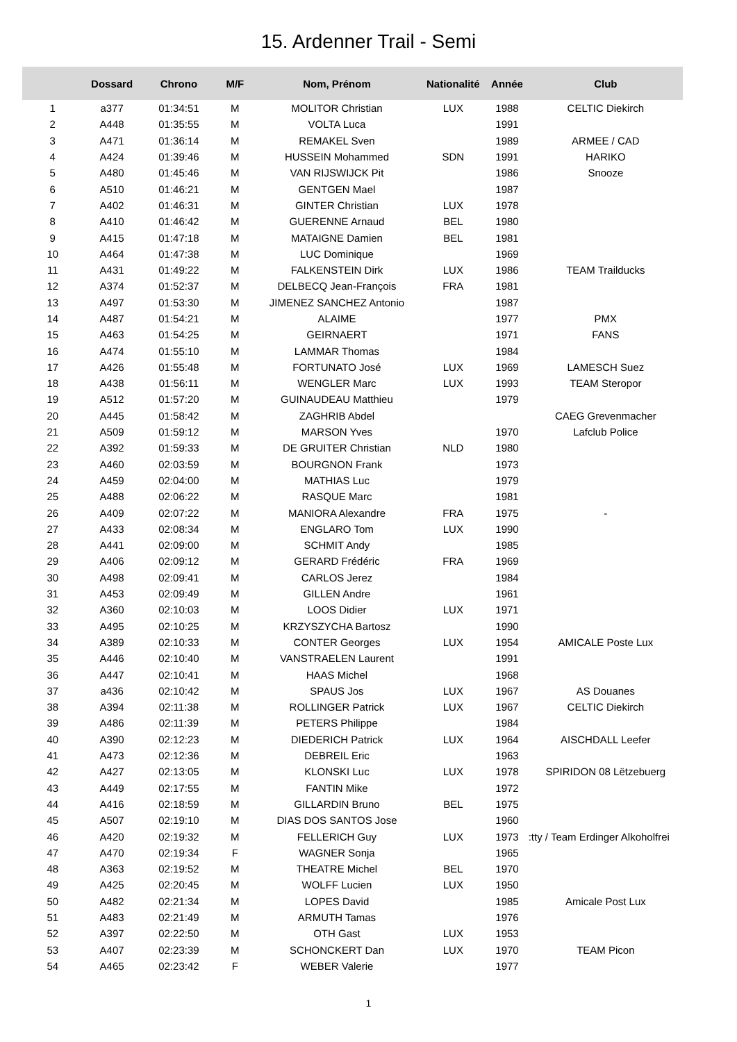15. Ardenner Trail - Semi
| | Dossard | Chrono | M/F | Nom, Prénom | Nationalité | Année | Club |
| --- | --- | --- | --- | --- | --- | --- | --- |
| 1 | a377 | 01:34:51 | M | MOLITOR Christian | LUX | 1988 | CELTIC Diekirch |
| 2 | A448 | 01:35:55 | M | VOLTA Luca | | 1991 | |
| 3 | A471 | 01:36:14 | M | REMAKEL Sven | | 1989 | ARMEE / CAD |
| 4 | A424 | 01:39:46 | M | HUSSEIN Mohammed | SDN | 1991 | HARIKO |
| 5 | A480 | 01:45:46 | M | VAN RIJSWIJCK Pit | | 1986 | Snooze |
| 6 | A510 | 01:46:21 | M | GENTGEN Mael | | 1987 | |
| 7 | A402 | 01:46:31 | M | GINTER Christian | LUX | 1978 | |
| 8 | A410 | 01:46:42 | M | GUERENNE Arnaud | BEL | 1980 | |
| 9 | A415 | 01:47:18 | M | MATAIGNE Damien | BEL | 1981 | |
| 10 | A464 | 01:47:38 | M | LUC Dominique | | 1969 | |
| 11 | A431 | 01:49:22 | M | FALKENSTEIN Dirk | LUX | 1986 | TEAM Trailducks |
| 12 | A374 | 01:52:37 | M | DELBECQ Jean-François | FRA | 1981 | |
| 13 | A497 | 01:53:30 | M | JIMENEZ SANCHEZ Antonio | | 1987 | |
| 14 | A487 | 01:54:21 | M | ALAIME | | 1977 | PMX |
| 15 | A463 | 01:54:25 | M | GEIRNAERT | | 1971 | FANS |
| 16 | A474 | 01:55:10 | M | LAMMAR Thomas | | 1984 | |
| 17 | A426 | 01:55:48 | M | FORTUNATO José | LUX | 1969 | LAMESCH Suez |
| 18 | A438 | 01:56:11 | M | WENGLER Marc | LUX | 1993 | TEAM Steropor |
| 19 | A512 | 01:57:20 | M | GUINAUDEAU Matthieu | | 1979 | |
| 20 | A445 | 01:58:42 | M | ZAGHRIB Abdel | | | CAEG Grevenmacher |
| 21 | A509 | 01:59:12 | M | MARSON Yves | | 1970 | Lafclub Police |
| 22 | A392 | 01:59:33 | M | DE GRUITER Christian | NLD | 1980 | |
| 23 | A460 | 02:03:59 | M | BOURGNON Frank | | 1973 | |
| 24 | A459 | 02:04:00 | M | MATHIAS Luc | | 1979 | |
| 25 | A488 | 02:06:22 | M | RASQUE Marc | | 1981 | |
| 26 | A409 | 02:07:22 | M | MANIORA Alexandre | FRA | 1975 | - |
| 27 | A433 | 02:08:34 | M | ENGLARO Tom | LUX | 1990 | |
| 28 | A441 | 02:09:00 | M | SCHMIT Andy | | 1985 | |
| 29 | A406 | 02:09:12 | M | GERARD Frédéric | FRA | 1969 | |
| 30 | A498 | 02:09:41 | M | CARLOS Jerez | | 1984 | |
| 31 | A453 | 02:09:49 | M | GILLEN Andre | | 1961 | |
| 32 | A360 | 02:10:03 | M | LOOS Didier | LUX | 1971 | |
| 33 | A495 | 02:10:25 | M | KRZYSZYCHA Bartosz | | 1990 | |
| 34 | A389 | 02:10:33 | M | CONTER Georges | LUX | 1954 | AMICALE Poste Lux |
| 35 | A446 | 02:10:40 | M | VANSTRAELEN Laurent | | 1991 | |
| 36 | A447 | 02:10:41 | M | HAAS Michel | | 1968 | |
| 37 | a436 | 02:10:42 | M | SPAUS Jos | LUX | 1967 | AS Douanes |
| 38 | A394 | 02:11:38 | M | ROLLINGER Patrick | LUX | 1967 | CELTIC Diekirch |
| 39 | A486 | 02:11:39 | M | PETERS Philippe | | 1984 | |
| 40 | A390 | 02:12:23 | M | DIEDERICH Patrick | LUX | 1964 | AISCHDALL Leefer |
| 41 | A473 | 02:12:36 | M | DEBREIL Eric | | 1963 | |
| 42 | A427 | 02:13:05 | M | KLONSKI Luc | LUX | 1978 | SPIRIDON 08 Lëtzebuerg |
| 43 | A449 | 02:17:55 | M | FANTIN Mike | | 1972 | |
| 44 | A416 | 02:18:59 | M | GILLARDIN Bruno | BEL | 1975 | |
| 45 | A507 | 02:19:10 | M | DIAS DOS SANTOS Jose | | 1960 | |
| 46 | A420 | 02:19:32 | M | FELLERICH Guy | LUX | 1973 | :tty / Team Erdinger Alkoholfrei |
| 47 | A470 | 02:19:34 | F | WAGNER Sonja | | 1965 | |
| 48 | A363 | 02:19:52 | M | THEATRE Michel | BEL | 1970 | |
| 49 | A425 | 02:20:45 | M | WOLFF Lucien | LUX | 1950 | |
| 50 | A482 | 02:21:34 | M | LOPES David | | 1985 | Amicale Post Lux |
| 51 | A483 | 02:21:49 | M | ARMUTH Tamas | | 1976 | |
| 52 | A397 | 02:22:50 | M | OTH Gast | LUX | 1953 | |
| 53 | A407 | 02:23:39 | M | SCHONCKERT Dan | LUX | 1970 | TEAM Picon |
| 54 | A465 | 02:23:42 | F | WEBER Valerie | | 1977 | |
1